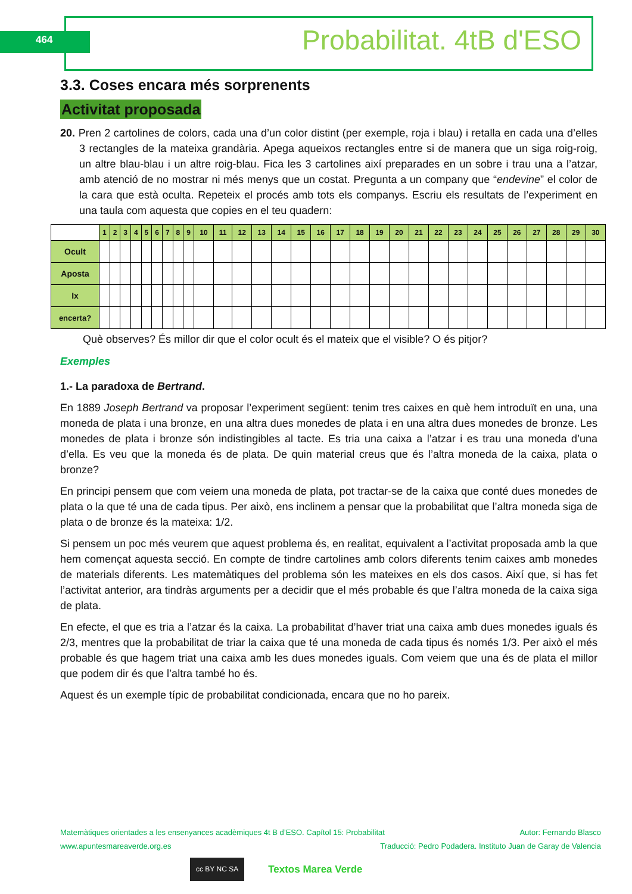464 Probabilitat. 4tB d'ESO
3.3. Coses encara més sorprenents
Activitat proposada
20. Pren 2 cartolines de colors, cada una d’un color distint (per exemple, roja i blau) i retalla en cada una d’elles 3 rectangles de la mateixa grandària. Apega aqueixos rectangles entre si de manera que un siga roig-roig, un altre blau-blau i un altre roig-blau. Fica les 3 cartolines així preparades en un sobre i trau una a l’atzar, amb atenció de no mostrar ni més menys que un costat. Pregunta a un company que “endevine” el color de la cara que està oculta. Repeteix el procés amb tots els companys. Escriu els resultats de l’experiment en una taula com aquesta que copies en el teu quadern:
| | 1 | 2 | 3 | 4 | 5 | 6 | 7 | 8 | 9 | 10 | 11 | 12 | 13 | 14 | 15 | 16 | 17 | 18 | 19 | 20 | 21 | 22 | 23 | 24 | 25 | 26 | 27 | 28 | 29 | 30 |
| --- | --- | --- | --- | --- | --- | --- | --- | --- | --- | --- | --- | --- | --- | --- | --- | --- | --- | --- | --- | --- | --- | --- | --- | --- | --- | --- | --- | --- | --- | --- |
| Ocult | | | | | | | | | | | | | | | | | | | | | | | | | | | | | | |
| Aposta | | | | | | | | | | | | | | | | | | | | | | | | | | | | | | |
| Ix | | | | | | | | | | | | | | | | | | | | | | | | | | | | | | |
| encerta? | | | | | | | | | | | | | | | | | | | | | | | | | | | | | | |
Què observes? És millor dir que el color ocult és el mateix que el visible? O és pitjor?
Exemples
1.- La paradoxa de Bertrand.
En 1889 Joseph Bertrand va proposar l’experiment següent: tenim tres caixes en què hem introduït en una, una moneda de plata i una bronze, en una altra dues monedes de plata i en una altra dues monedes de bronze. Les monedes de plata i bronze són indistingibles al tacte. Es tria una caixa a l’atzar i es trau una moneda d’una d’ella. Es veu que la moneda és de plata. De quin material creus que és l’altra moneda de la caixa, plata o bronze?
En principi pensem que com veiem una moneda de plata, pot tractar-se de la caixa que conté dues monedes de plata o la que té una de cada tipus. Per això, ens inclinem a pensar que la probabilitat que l’altra moneda siga de plata o de bronze és la mateixa: 1/2.
Si pensem un poc més veurem que aquest problema és, en realitat, equivalent a l’activitat proposada amb la que hem començat aquesta secció. En compte de tindre cartolines amb colors diferents tenim caixes amb monedes de materials diferents. Les matemàtiques del problema són les mateixes en els dos casos. Així que, si has fet l’activitat anterior, ara tindràs arguments per a decidir que el més probable és que l’altra moneda de la caixa siga de plata.
En efecte, el que es tria a l’atzar és la caixa. La probabilitat d’haver triat una caixa amb dues monedes iguals és 2/3, mentres que la probabilitat de triar la caixa que té una moneda de cada tipus és només 1/3. Per això el més probable és que hagem triat una caixa amb les dues monedes iguals. Com veiem que una és de plata el millor que podem dir és que l’altra també ho és.
Aquest és un exemple típic de probabilitat condicionada, encara que no ho pareix.
Matemàtiques orientades a les ensenyances acadèmiques 4t B d’ESO. Capítol 15: Probabilitat Autor: Fernando Blasco
www.apuntesmareaverde.org.es Traducció: Pedro Podadera. Instituto Juan de Garay de Valencia
cc BY NC SA Textos Marea Verde